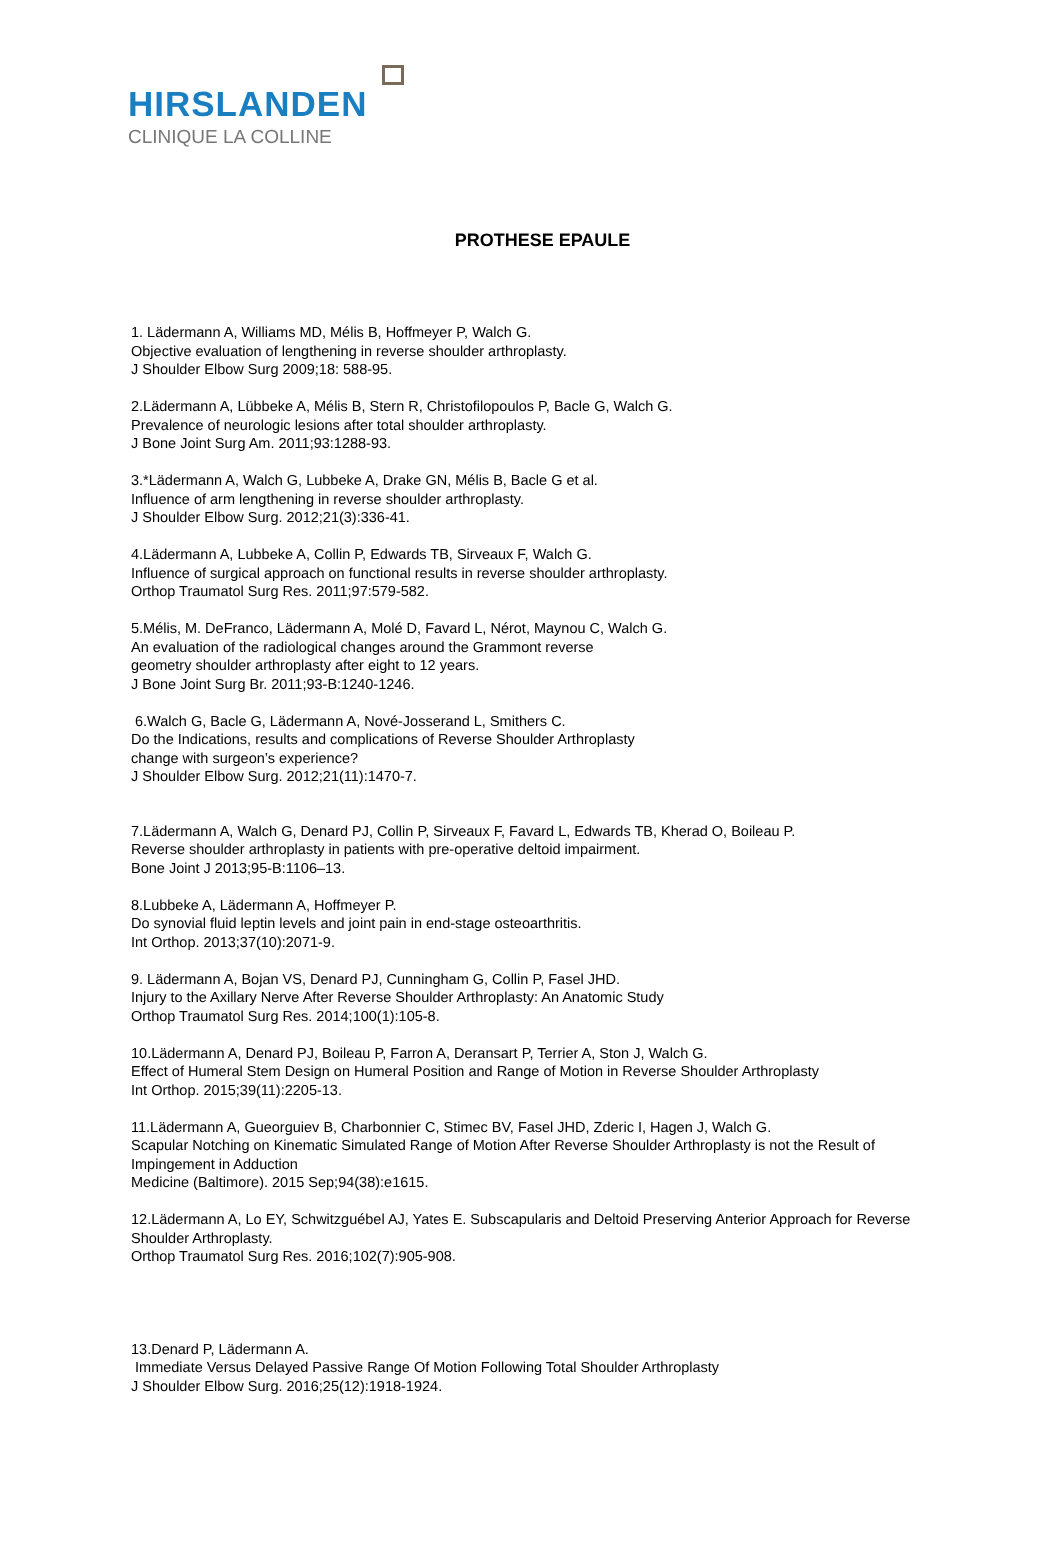HIRSLANDEN
CLINIQUE LA COLLINE
PROTHESE EPAULE
1. Lädermann A, Williams MD, Mélis B, Hoffmeyer P, Walch G.
Objective evaluation of lengthening in reverse shoulder arthroplasty.
J Shoulder Elbow Surg 2009;18: 588-95.
2.Lädermann A, Lübbeke A, Mélis B, Stern R, Christofilopoulos P, Bacle G, Walch G.
Prevalence of neurologic lesions after total shoulder arthroplasty.
J Bone Joint Surg Am. 2011;93:1288-93.
3.*Lädermann A, Walch G, Lubbeke A, Drake GN, Mélis B, Bacle G et al.
Influence of arm lengthening in reverse shoulder arthroplasty.
J Shoulder Elbow Surg. 2012;21(3):336-41.
4.Lädermann A, Lubbeke A, Collin P, Edwards TB, Sirveaux F, Walch G.
Influence of surgical approach on functional results in reverse shoulder arthroplasty.
Orthop Traumatol Surg Res. 2011;97:579-582.
5.Mélis, M. DeFranco, Lädermann A, Molé D, Favard L, Nérot, Maynou C, Walch G.
An evaluation of the radiological changes around the Grammont reverse
geometry shoulder arthroplasty after eight to 12 years.
J Bone Joint Surg Br. 2011;93-B:1240-1246.
6.Walch G, Bacle G, Lädermann A, Nové-Josserand L, Smithers C.
Do the Indications, results and complications of Reverse Shoulder Arthroplasty
change with surgeon’s experience?
J Shoulder Elbow Surg. 2012;21(11):1470-7.
7.Lädermann A, Walch G, Denard PJ, Collin P, Sirveaux F, Favard L, Edwards TB, Kherad O, Boileau P.
Reverse shoulder arthroplasty in patients with pre-operative deltoid impairment.
Bone Joint J 2013;95-B:1106–13.
8.Lubbeke A, Lädermann A, Hoffmeyer P.
Do synovial fluid leptin levels and joint pain in end-stage osteoarthritis.
Int Orthop. 2013;37(10):2071-9.
9. Lädermann A, Bojan VS, Denard PJ, Cunningham G, Collin P, Fasel JHD.
Injury to the Axillary Nerve After Reverse Shoulder Arthroplasty: An Anatomic Study
Orthop Traumatol Surg Res. 2014;100(1):105-8.
10.Lädermann A, Denard PJ, Boileau P, Farron A, Deransart P, Terrier A, Ston J, Walch G.
Effect of Humeral Stem Design on Humeral Position and Range of Motion in Reverse Shoulder Arthroplasty
Int Orthop. 2015;39(11):2205-13.
11.Lädermann A, Gueorguiev B, Charbonnier C, Stimec BV, Fasel JHD, Zderic I, Hagen J, Walch G.
Scapular Notching on Kinematic Simulated Range of Motion After Reverse Shoulder Arthroplasty is not the Result of Impingement in Adduction
Medicine (Baltimore). 2015 Sep;94(38):e1615.
12.Lädermann A, Lo EY, Schwitzguébel AJ, Yates E. Subscapularis and Deltoid Preserving Anterior Approach for Reverse Shoulder Arthroplasty.
Orthop Traumatol Surg Res. 2016;102(7):905-908.
13.Denard P, Lädermann A.
Immediate Versus Delayed Passive Range Of Motion Following Total Shoulder Arthroplasty
J Shoulder Elbow Surg. 2016;25(12):1918-1924.